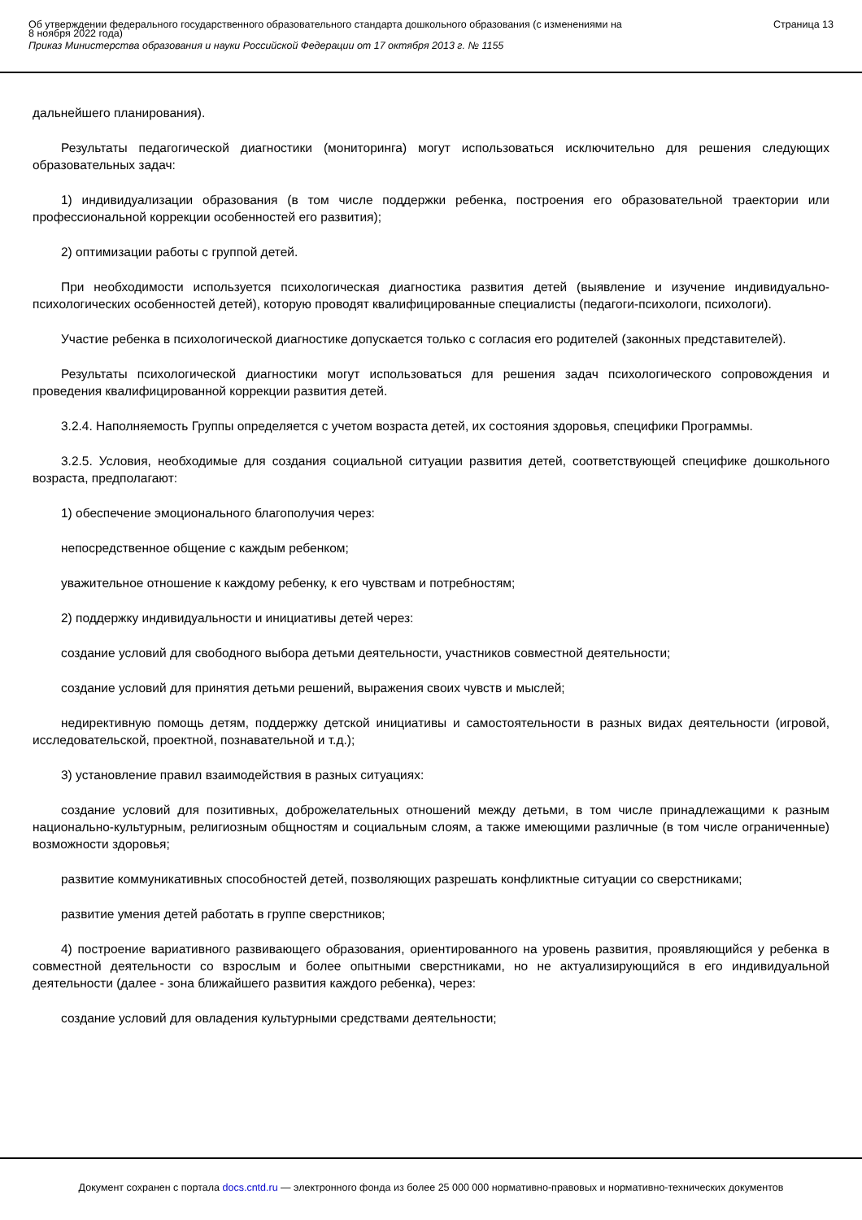Об утверждении федерального государственного образовательного стандарта дошкольного образования (с изменениями на
8 ноября 2022 года)
Приказ Министерства образования и науки Российской Федерации от 17 октября 2013 г. № 1155
Страница 13
дальнейшего планирования).
Результаты педагогической диагностики (мониторинга) могут использоваться исключительно для решения следующих образовательных задач:
1) индивидуализации образования (в том числе поддержки ребенка, построения его образовательной траектории или профессиональной коррекции особенностей его развития);
2) оптимизации работы с группой детей.
При необходимости используется психологическая диагностика развития детей (выявление и изучение индивидуально-психологических особенностей детей), которую проводят квалифицированные специалисты (педагоги-психологи, психологи).
Участие ребенка в психологической диагностике допускается только с согласия его родителей (законных представителей).
Результаты психологической диагностики могут использоваться для решения задач психологического сопровождения и проведения квалифицированной коррекции развития детей.
3.2.4. Наполняемость Группы определяется с учетом возраста детей, их состояния здоровья, специфики Программы.
3.2.5. Условия, необходимые для создания социальной ситуации развития детей, соответствующей специфике дошкольного возраста, предполагают:
1) обеспечение эмоционального благополучия через:
непосредственное общение с каждым ребенком;
уважительное отношение к каждому ребенку, к его чувствам и потребностям;
2) поддержку индивидуальности и инициативы детей через:
создание условий для свободного выбора детьми деятельности, участников совместной деятельности;
создание условий для принятия детьми решений, выражения своих чувств и мыслей;
недирективную помощь детям, поддержку детской инициативы и самостоятельности в разных видах деятельности (игровой, исследовательской, проектной, познавательной и т.д.);
3) установление правил взаимодействия в разных ситуациях:
создание условий для позитивных, доброжелательных отношений между детьми, в том числе принадлежащими к разным национально-культурным, религиозным общностям и социальным слоям, а также имеющими различные (в том числе ограниченные) возможности здоровья;
развитие коммуникативных способностей детей, позволяющих разрешать конфликтные ситуации со сверстниками;
развитие умения детей работать в группе сверстников;
4) построение вариативного развивающего образования, ориентированного на уровень развития, проявляющийся у ребенка в совместной деятельности со взрослым и более опытными сверстниками, но не актуализирующийся в его индивидуальной деятельности (далее - зона ближайшего развития каждого ребенка), через:
создание условий для овладения культурными средствами деятельности;
Документ сохранен с портала docs.cntd.ru — электронного фонда из более 25 000 000 нормативно-правовых и нормативно-технических документов